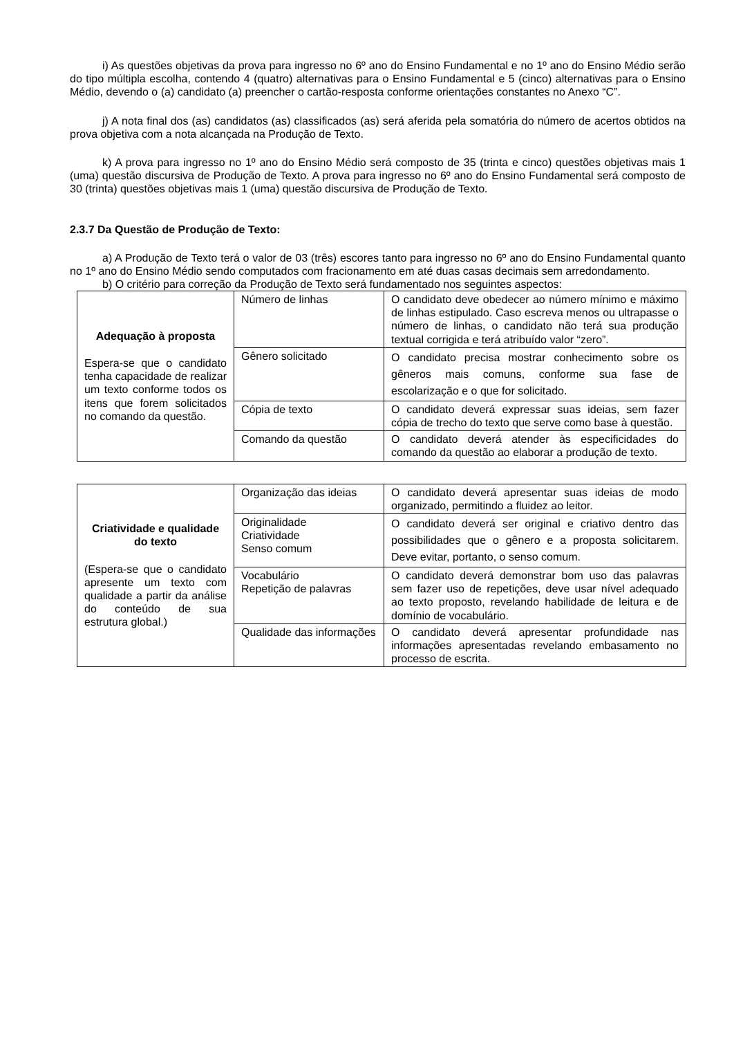i) As questões objetivas da prova para ingresso no 6º ano do Ensino Fundamental e no 1º ano do Ensino Médio serão do tipo múltipla escolha, contendo 4 (quatro) alternativas para o Ensino Fundamental e 5 (cinco) alternativas para o Ensino Médio, devendo o (a) candidato (a) preencher o cartão-resposta conforme orientações constantes no Anexo “C”.
j) A nota final dos (as) candidatos (as) classificados (as) será aferida pela somatória do número de acertos obtidos na prova objetiva com a nota alcançada na Produção de Texto.
k) A prova para ingresso no 1º ano do Ensino Médio será composto de 35 (trinta e cinco) questões objetivas mais 1 (uma) questão discursiva de Produção de Texto. A prova para ingresso no 6º ano do Ensino Fundamental será composto de 30 (trinta) questões objetivas mais 1 (uma) questão discursiva de Produção de Texto.
2.3.7 Da Questão de Produção de Texto:
a) A Produção de Texto terá o valor de 03 (três) escores tanto para ingresso no 6º ano do Ensino Fundamental quanto no 1º ano do Ensino Médio sendo computados com fracionamento em até duas casas decimais sem arredondamento.
b) O critério para correção da Produção de Texto será fundamentado nos seguintes aspectos:
| Adequação à proposta Espera-se que o candidato tenha capacidade de realizar um texto conforme todos os itens que forem solicitados no comando da questão. | Número de linhas | O candidato deve obedecer ao número mínimo e máximo de linhas estipulado. Caso escreva menos ou ultrapasse o número de linhas, o candidato não terá sua produção textual corrigida e terá atribuído valor “zero”. |
| | Gênero solicitado | O candidato precisa mostrar conhecimento sobre os gêneros mais comuns, conforme sua fase de escolarização e o que for solicitado. |
| | Cópia de texto | O candidato deverá expressar suas ideias, sem fazer cópia de trecho do texto que serve como base à questão. |
| | Comando da questão | O candidato deverá atender às especificidades do comando da questão ao elaborar a produção de texto. |
| Criatividade e qualidade do texto (Espera-se que o candidato apresente um texto com qualidade a partir da análise do conteúdo de sua estrutura global.) | Organização das ideias | O candidato deverá apresentar suas ideias de modo organizado, permitindo a fluidez ao leitor. |
| | Originalidade Criatividade Senso comum | O candidato deverá ser original e criativo dentro das possibilidades que o gênero e a proposta solicitarem. Deve evitar, portanto, o senso comum. |
| | Vocabulário Repetição de palavras | O candidato deverá demonstrar bom uso das palavras sem fazer uso de repetições, deve usar nível adequado ao texto proposto, revelando habilidade de leitura e de domínio de vocabulário. |
| | Qualidade das informações | O candidato deverá apresentar profundidade nas informações apresentadas revelando embasamento no processo de escrita. |